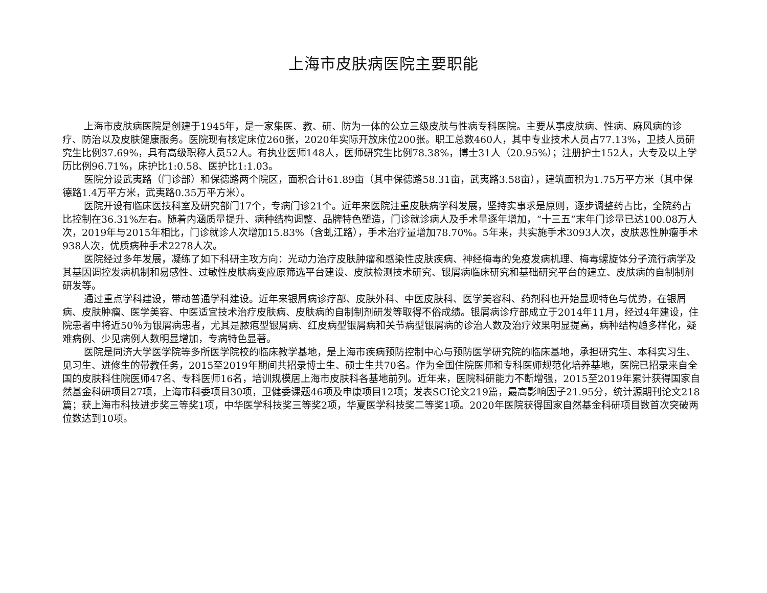上海市皮肤病医院主要职能
上海市皮肤病医院是创建于1945年，是一家集医、教、研、防为一体的公立三级皮肤与性病专科医院。主要从事皮肤病、性病、麻风病的诊疗、防治以及皮肤健康服务。医院现有核定床位260张，2020年实际开放床位200张。职工总数460人，其中专业技术人员占77.13%，卫技人员研究生比例37.69%，具有高级职称人员52人。有执业医师148人，医师研究生比例78.38%，博士31人（20.95%）；注册护士152人，大专及以上学历比例96.71%，床护比1:0.58、医护比1:1.03。
医院分设武夷路（门诊部）和保德路两个院区，面积合计61.89亩（其中保德路58.31亩，武夷路3.58亩），建筑面积为1.75万平方米（其中保德路1.4万平方米，武夷路0.35万平方米）。
医院开设有临床医技科室及研究部门17个，专病门诊21个。近年来医院注重皮肤病学科发展，坚持实事求是原则，逐步调整药占比，全院药占比控制在36.31%左右。随着内涵质量提升、病种结构调整、品牌特色塑造，门诊就诊病人及手术量逐年增加，“十三五”末年门诊量已达100.08万人次，2019年与2015年相比，门诊就诊人次增加15.83%（含虬江路），手术治疗量增加78.70%。5年来，共实施手术3093人次，皮肤恶性肿瘤手术938人次，优质病种手术2278人次。
医院经过多年发展，凝练了如下科研主攻方向：光动力治疗皮肤肿瘤和感染性皮肤疾病、神经梅毒的免疫发病机理、梅毒螺旋体分子流行病学及其基因调控发病机制和易感性、过敏性皮肤病变应原筛选平台建设、皮肤检测技术研究、银屑病临床研究和基础研究平台的建立、皮肤病的自制制剂研发等。
通过重点学科建设，带动普通学科建设。近年来银屑病诊疗部、皮肤外科、中医皮肤科、医学美容科、药剂科也开始显现特色与优势，在银屑病、皮肤肿瘤、医学美容、中医适宜技术治疗皮肤病、皮肤病的自制制剂研发等取得不俗成绩。银屑病诊疗部成立于2014年11月，经过4年建设，住院患者中将近50％为银屑病患者，尤其是脓疱型银屑病、红皮病型银屑病和关节病型银屑病的诊治人数及治疗效果明显提高，病种结构趋多样化，疑难病例、少见病例人数明显增加，专病特色显著。
医院是同济大学医学院等多所医学院校的临床教学基地，是上海市疾病预防控制中心与预防医学研究院的临床基地，承担研究生、本科实习生、见习生、进修生的带教任务，2015至2019年期间共招录博士生、硕士生共70名。作为全国住院医师和专科医师规范化培养基地，医院已招录来自全国的皮肤科住院医师47名、专科医师16名，培训规模居上海市皮肤科各基地前列。近年来，医院科研能力不断增强，2015至2019年累计获得国家自然基金科研项目27项，上海市科委项目30项，卫健委课题46项及申康项目12项；发表SCI论文219篇，最高影响因子21.95分，统计源期刊论文218篇；获上海市科技进步奖三等奖1项，中华医学科技奖三等奖2项，华夏医学科技奖二等奖1项。2020年医院获得国家自然基金科研项目数首次突破两位数达到10项。